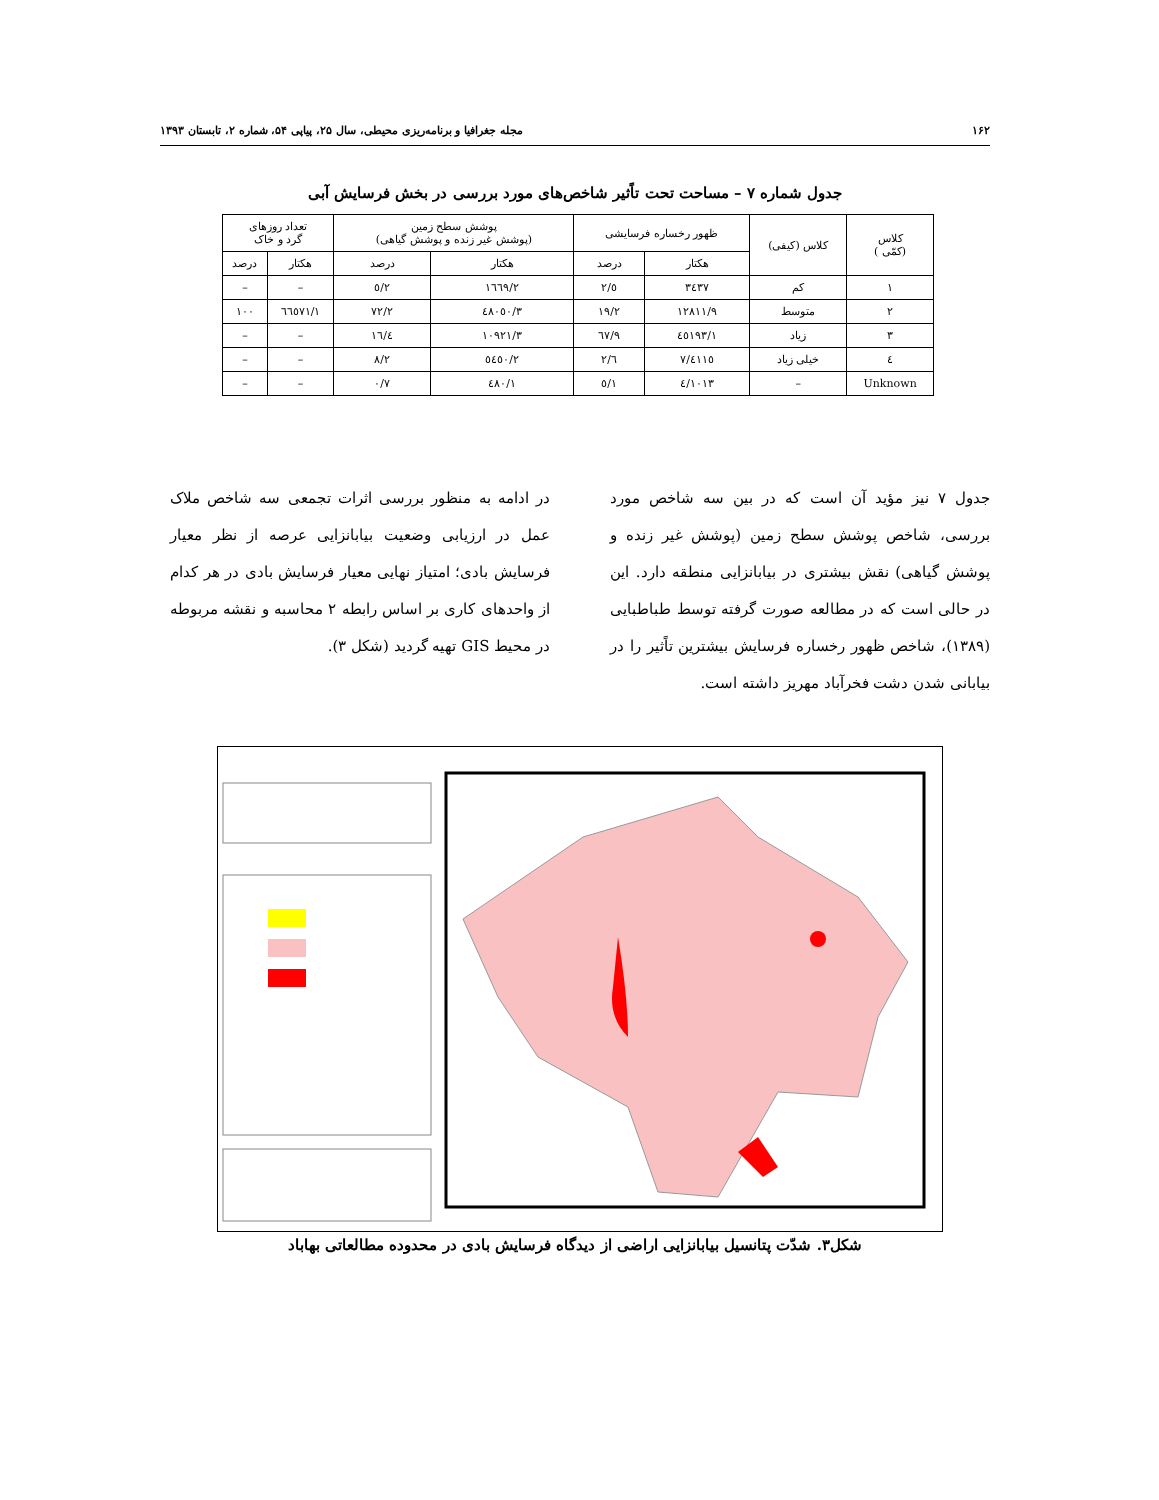۱۶۲ مجله جغرافیا و برنامه‌ریزی محیطی، سال ۲۵، پیاپی ۵۴، شماره ۲، تابستان ۱۳۹۳
جدول شماره ۷ – مساحت تحت تاًثیر شاخص‌های مورد بررسی در بخش فرسایش آبی
| کلاس (کمّی ) | کلاس (کیفی) | ظهور رخساره فرسایشی | | پوشش سطح زمین (پوشش غیر زنده و پوشش گیاهی) | | تعداد روزهای گرد و خاک | |
| --- | --- | --- | --- | --- | --- | --- | --- |
| | | هکتار | درصد | هکتار | درصد | هکتار | درصد |
| ۱ | کم | ۳٤۳۷ | ٥/۲ | ۱٦٦۹/۲ | ۲/٥ | – | – |
| ۲ | متوسط | ۱۲۸۱۱/۹ | ۱۹/۲ | ٤۸۰٥۰/۳ | ۷۲/۲ | ٦٦٥۷۱/۱ | ۱۰۰ |
| ۳ | زیاد | ٤٥۱۹۳/۱ | ٦۷/۹ | ۱۰۹۲۱/۳ | ۱٦/٤ | – | – |
| ٤ | خیلی زیاد | ٤۱۱٥/۷ | ٦/۲ | ٥٤٥۰/۲ | ۸/۲ | – | – |
| Unknown | – | ۱۰۱۳/٤ | ۱/٥ | ٤۸۰/۱ | ۰/۷ | – | – |
جدول ۷ نیز مؤید آن است که در بین سه شاخص مورد بررسی، شاخص پوشش سطح زمین (پوشش غیر زنده و پوشش گیاهی) نقش بیشتری در بیابانزایی منطقه دارد. این در حالی است که در مطالعه صورت گرفته توسط طباطبایی (۱۳۸۹)، شاخص ظهور رخساره فرسایش بیشترین تاًثیر را در بیابانی شدن دشت فخرآباد مهریز داشته است.
در ادامه به منظور بررسی اثرات تجمعی سه شاخص ملاک عمل در ارزیابی وضعیت بیابانزایی عرصه از نظر معیار فرسایش بادی؛ امتیاز نهایی معیار فرسایش بادی در هر کدام از واحدهای کاری بر اساس رابطه ۲ محاسبه و نقشه مربوطه در محیط GIS تهیه گردید (شکل ۳).
شکل۳. شدّت پتانسیل بیابانزایی اراضی از دیدگاه فرسایش بادی در محدوده مطالعاتی بهاباد